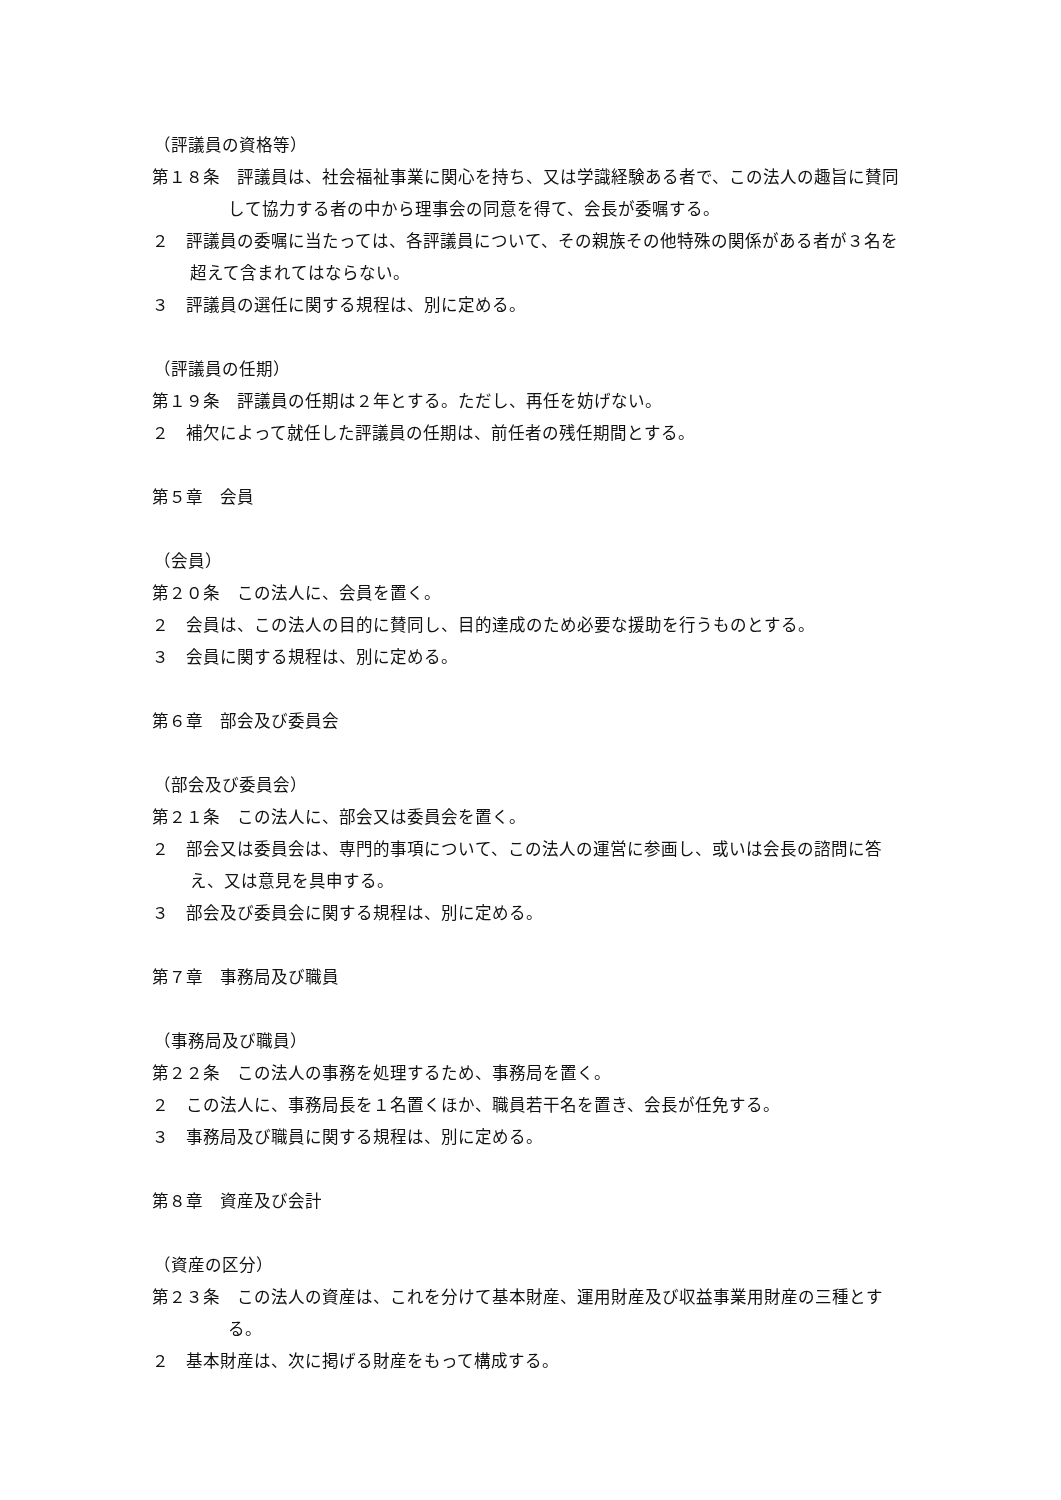（評議員の資格等）
第１８条　評議員は、社会福祉事業に関心を持ち、又は学識経験ある者で、この法人の趣旨に賛同して協力する者の中から理事会の同意を得て、会長が委嘱する。
２　評議員の委嘱に当たっては、各評議員について、その親族その他特殊の関係がある者が３名を超えて含まれてはならない。
３　評議員の選任に関する規程は、別に定める。
（評議員の任期）
第１９条　評議員の任期は２年とする。ただし、再任を妨げない。
２　補欠によって就任した評議員の任期は、前任者の残任期間とする。
第５章　会員
（会員）
第２０条　この法人に、会員を置く。
２　会員は、この法人の目的に賛同し、目的達成のため必要な援助を行うものとする。
３　会員に関する規程は、別に定める。
第６章　部会及び委員会
（部会及び委員会）
第２１条　この法人に、部会又は委員会を置く。
２　部会又は委員会は、専門的事項について、この法人の運営に参画し、或いは会長の諮問に答え、又は意見を具申する。
３　部会及び委員会に関する規程は、別に定める。
第７章　事務局及び職員
（事務局及び職員）
第２２条　この法人の事務を処理するため、事務局を置く。
２　この法人に、事務局長を１名置くほか、職員若干名を置き、会長が任免する。
３　事務局及び職員に関する規程は、別に定める。
第８章　資産及び会計
（資産の区分）
第２３条　この法人の資産は、これを分けて基本財産、運用財産及び収益事業用財産の三種とする。
２　基本財産は、次に掲げる財産をもって構成する。